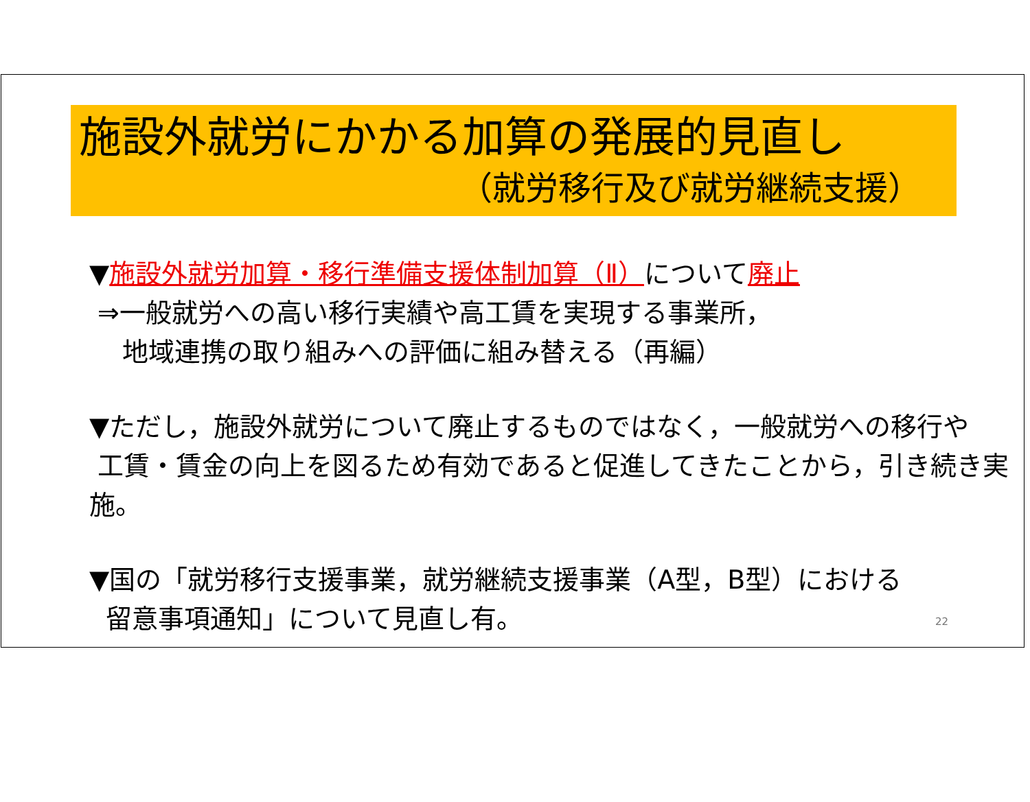施設外就労にかかる加算の発展的見直し
（就労移行及び就労継続支援）
▼施設外就労加算・移行準備支援体制加算（Ⅱ）について廃止
⇒一般就労への高い移行実績や高工賃を実現する事業所，
地域連携の取り組みへの評価に組み替える（再編）
▼ただし，施設外就労について廃止するものではなく，一般就労への移行や
工賃・賃金の向上を図るため有効であると促進してきたことから，引き続き実施。
▼国の「就労移行支援事業，就労継続支援事業（A型，B型）における
留意事項通知」について見直し有。
22